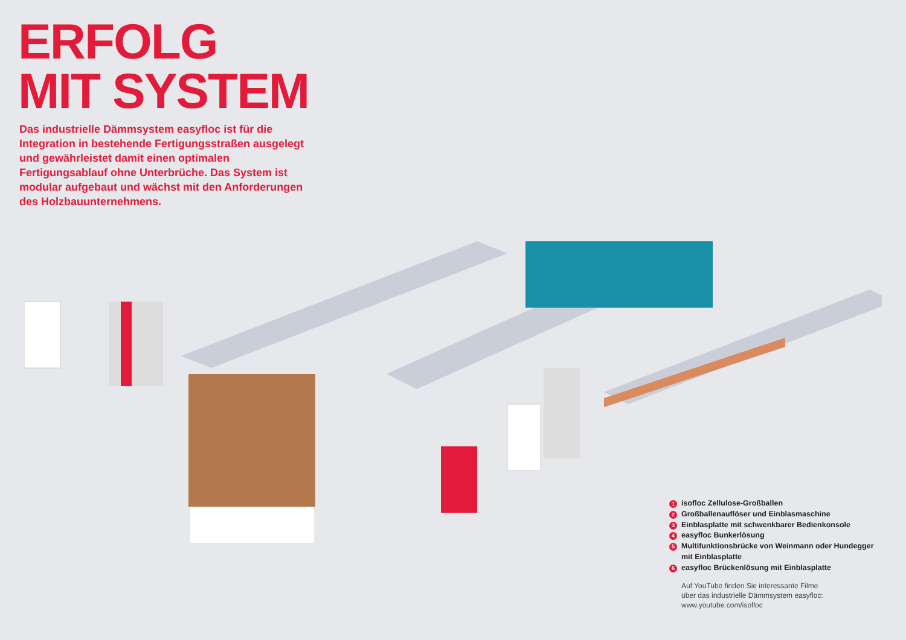ERFOLG
MIT SYSTEM
Das industrielle Dämmsystem easyfloc ist für die Integration in bestehende Fertigungsstraßen ausgelegt und gewährleistet damit einen optimalen Fertigungsablauf ohne Unterbrüche. Das System ist modular aufgebaut und wächst mit den Anforderungen des Holzbauunternehmens.
1 isofloc Zellulose-Großballen
2 Großballenauflöser und Einblasmaschine
3 Einblasplatte mit schwenkbarer Bedienkonsole
4 easyfloc Bunkerlösung
5 Multifunktionsbrücke von Weinmann oder Hundegger
mit Einblasplatte
6 easyfloc Brückenlösung mit Einblasplatte
Auf YouTube finden Sie interessante Filme
über das industrielle Dämmsystem easyfloc:
www.youtube.com/isofloc